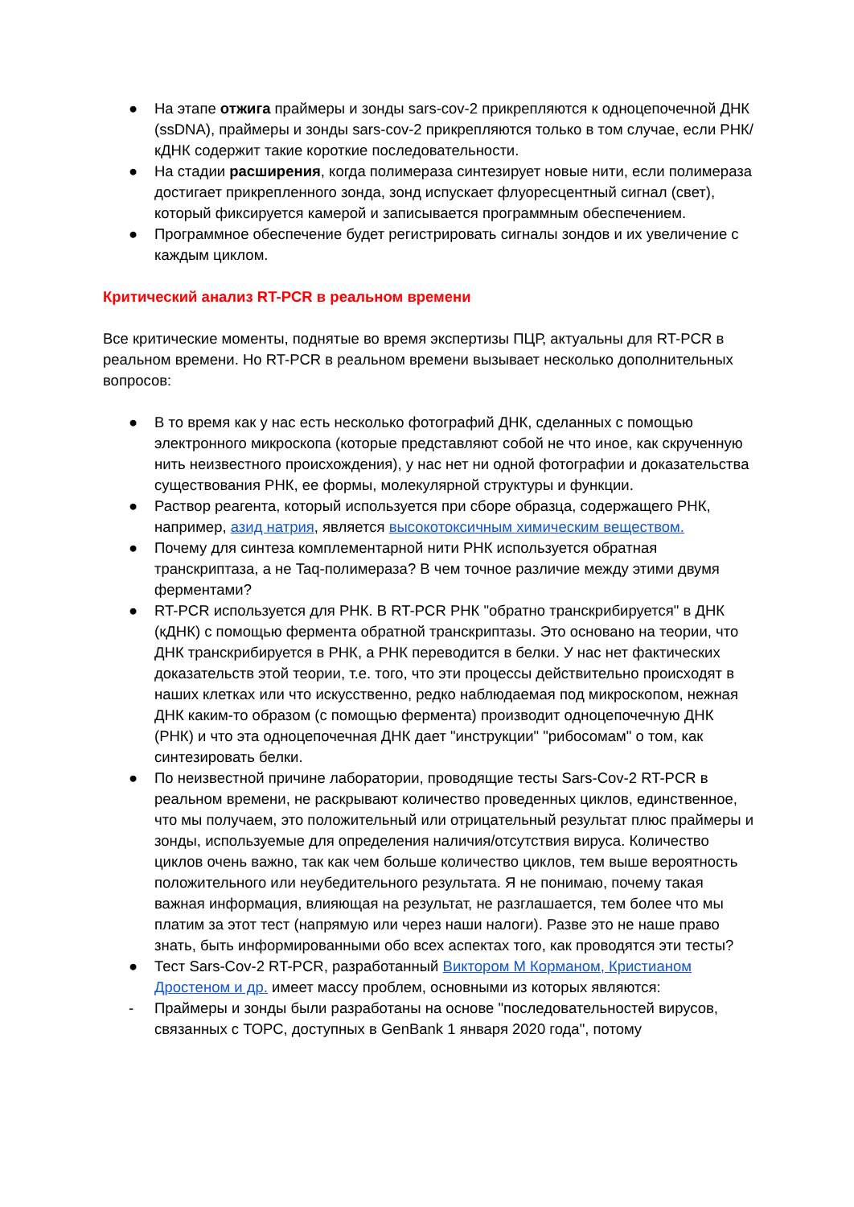● На этапе отжига праймеры и зонды sars-cov-2 прикрепляются к одноцепочечной ДНК (ssDNA), праймеры и зонды sars-cov-2 прикрепляются только в том случае, если РНК/кДНК содержит такие короткие последовательности.
● На стадии расширения, когда полимераза синтезирует новые нити, если полимераза достигает прикрепленного зонда, зонд испускает флуоресцентный сигнал (свет), который фиксируется камерой и записывается программным обеспечением.
● Программное обеспечение будет регистрировать сигналы зондов и их увеличение с каждым циклом.
Критический анализ RT-PCR в реальном времени
Все критические моменты, поднятые во время экспертизы ПЦР, актуальны для RT-PCR в реальном времени. Но RT-PCR в реальном времени вызывает несколько дополнительных вопросов:
● В то время как у нас есть несколько фотографий ДНК, сделанных с помощью электронного микроскопа (которые представляют собой не что иное, как скрученную нить неизвестного происхождения), у нас нет ни одной фотографии и доказательства существования РНК, ее формы, молекулярной структуры и функции.
● Раствор реагента, который используется при сборе образца, содержащего РНК, например, азид натрия, является высокотоксичным химическим веществом.
● Почему для синтеза комплементарной нити РНК используется обратная транскриптаза, а не Taq-полимераза? В чем точное различие между этими двумя ферментами?
● RT-PCR используется для РНК. В RT-PCR РНК "обратно транскрибируется" в ДНК (кДНК) с помощью фермента обратной транскриптазы. Это основано на теории, что ДНК транскрибируется в РНК, а РНК переводится в белки. У нас нет фактических доказательств этой теории, т.е. того, что эти процессы действительно происходят в наших клетках или что искусственно, редко наблюдаемая под микроскопом, нежная ДНК каким-то образом (с помощью фермента) производит одноцепочечную ДНК (РНК) и что эта одноцепочечная ДНК дает "инструкции" "рибосомам" о том, как синтезировать белки.
● По неизвестной причине лаборатории, проводящие тесты Sars-Cov-2 RT-PCR в реальном времени, не раскрывают количество проведенных циклов, единственное, что мы получаем, это положительный или отрицательный результат плюс праймеры и зонды, используемые для определения наличия/отсутствия вируса. Количество циклов очень важно, так как чем больше количество циклов, тем выше вероятность положительного или неубедительного результата. Я не понимаю, почему такая важная информация, влияющая на результат, не разглашается, тем более что мы платим за этот тест (напрямую или через наши налоги). Разве это не наше право знать, быть информированными обо всех аспектах того, как проводятся эти тесты?
● Тест Sars-Cov-2 RT-PCR, разработанный Виктором М Корманом, Кристианом Дростеном и др. имеет массу проблем, основными из которых являются:
- Праймеры и зонды были разработаны на основе "последовательностей вирусов, связанных с ТОРС, доступных в GenBank 1 января 2020 года", потому